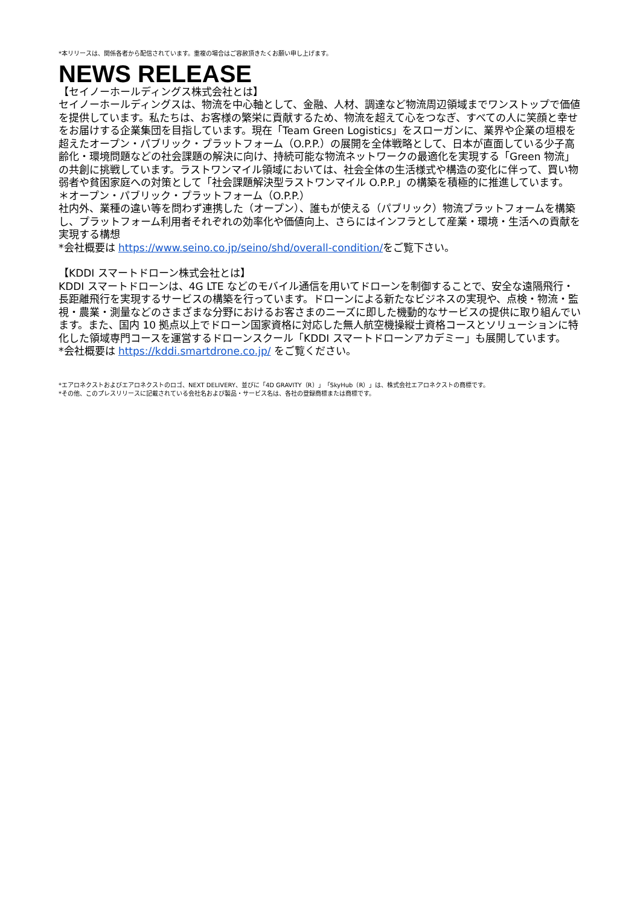*本リリースは、関係各者から配信されています。重複の場合はご容赦頂きたくお願い申し上げます。
NEWS RELEASE
【セイノーホールディングス株式会社とは】
セイノーホールディングスは、物流を中心軸として、金融、人材、調達など物流周辺領域までワンストップで価値を提供しています。私たちは、お客様の繁栄に貢献するため、物流を超えて心をつなぎ、すべての人に笑顔と幸せをお届けする企業集団を目指しています。現在「Team Green Logistics」をスローガンに、業界や企業の垣根を超えたオープン・パブリック・プラットフォーム（O.P.P.）の展開を全体戦略として、日本が直面している少子高齢化・環境問題などの社会課題の解決に向け、持続可能な物流ネットワークの最適化を実現する「Green 物流」の共創に挑戦しています。ラストワンマイル領域においては、社会全体の生活様式や構造の変化に伴って、買い物弱者や貧困家庭への対策として「社会課題解決型ラストワンマイル O.P.P.」の構築を積極的に推進しています。
＊オープン・パブリック・プラットフォーム（O.P.P.）
社内外、業種の違い等を問わず連携した（オープン）、誰もが使える（パブリック）物流プラットフォームを構築し、プラットフォーム利用者それぞれの効率化や価値向上、さらにはインフラとして産業・環境・生活への貢献を実現する構想
*会社概要は https://www.seino.co.jp/seino/shd/overall-condition/をご覧下さい。
【KDDI スマートドローン株式会社とは】
KDDI スマートドローンは、4G LTE などのモバイル通信を用いてドローンを制御することで、安全な遠隔飛行・長距離飛行を実現するサービスの構築を行っています。ドローンによる新たなビジネスの実現や、点検・物流・監視・農業・測量などのさまざまな分野におけるお客さまのニーズに即した機動的なサービスの提供に取り組んでいます。また、国内 10 拠点以上でドローン国家資格に対応した無人航空機操縦士資格コースとソリューションに特化した領域専門コースを運営するドローンスクール「KDDI スマートドローンアカデミー」も展開しています。
*会社概要は https://kddi.smartdrone.co.jp/ をご覧ください。
*エアロネクストおよびエアロネクストのロゴ、NEXT DELIVERY、並びに「4D GRAVITY（R）」「SkyHub（R）」は、株式会社エアロネクストの商標です。
*その他、このプレスリリースに記載されている会社名および製品・サービス名は、各社の登録商標または商標です。